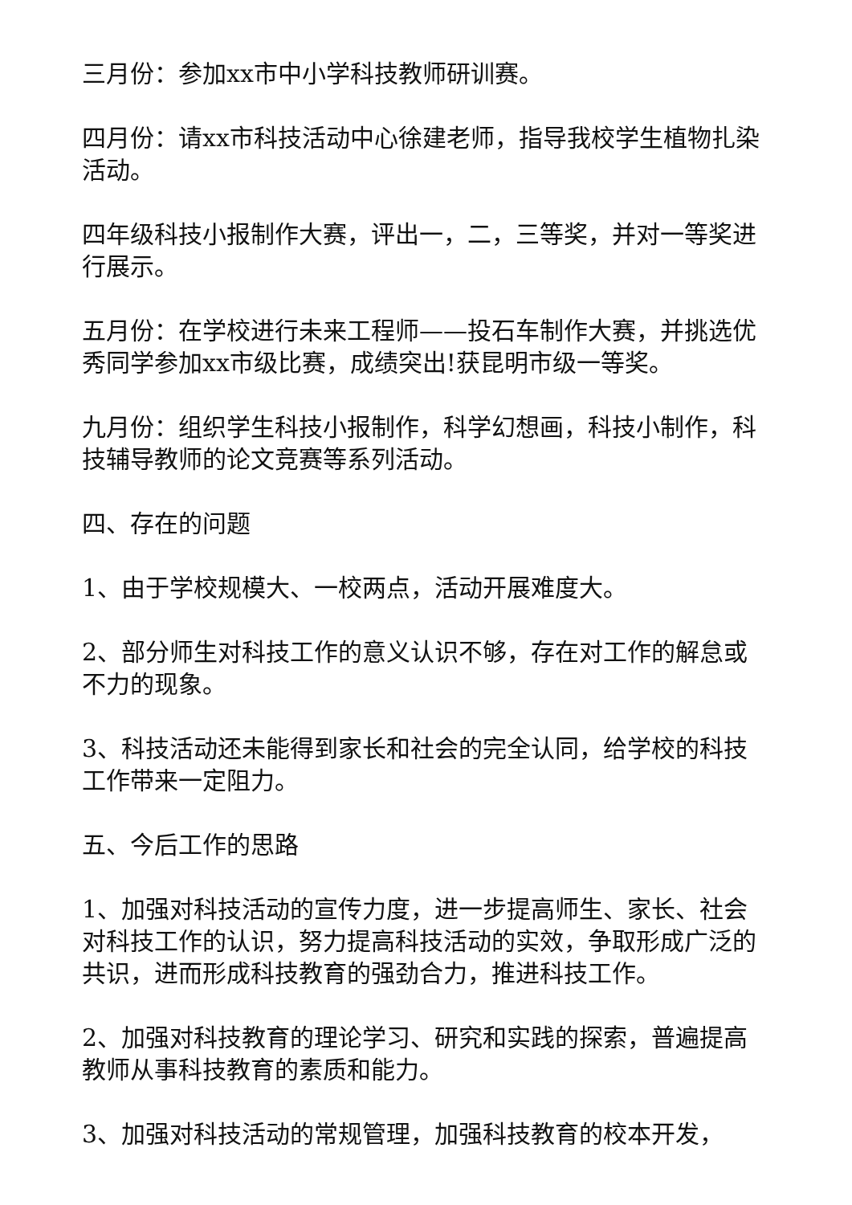三月份：参加xx市中小学科技教师研训赛。
四月份：请xx市科技活动中心徐建老师，指导我校学生植物扎染活动。
四年级科技小报制作大赛，评出一，二，三等奖，并对一等奖进行展示。
五月份：在学校进行未来工程师——投石车制作大赛，并挑选优秀同学参加xx市级比赛，成绩突出!获昆明市级一等奖。
九月份：组织学生科技小报制作，科学幻想画，科技小制作，科技辅导教师的论文竞赛等系列活动。
四、存在的问题
1、由于学校规模大、一校两点，活动开展难度大。
2、部分师生对科技工作的意义认识不够，存在对工作的解怠或不力的现象。
3、科技活动还未能得到家长和社会的完全认同，给学校的科技工作带来一定阻力。
五、今后工作的思路
1、加强对科技活动的宣传力度，进一步提高师生、家长、社会对科技工作的认识，努力提高科技活动的实效，争取形成广泛的共识，进而形成科技教育的强劲合力，推进科技工作。
2、加强对科技教育的理论学习、研究和实践的探索，普遍提高教师从事科技教育的素质和能力。
3、加强对科技活动的常规管理，加强科技教育的校本开发，